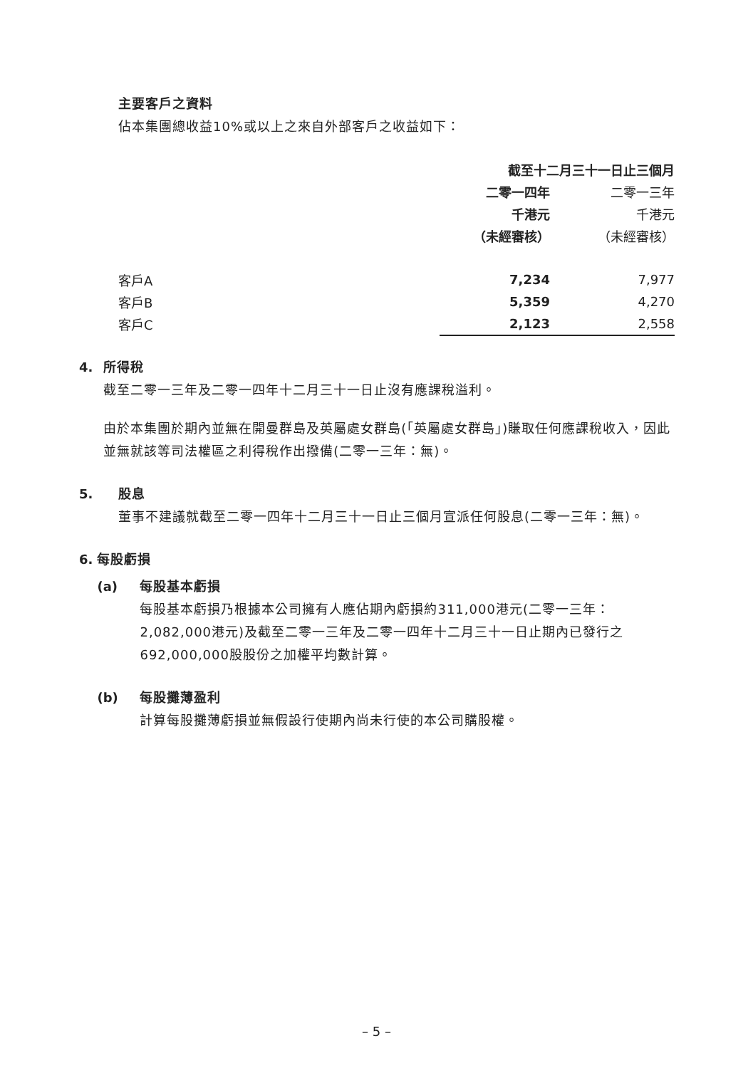主要客戶之資料
佔本集團總收益10%或以上之來自外部客戶之收益如下：
| | 截至十二月三十一日止三個月 | | |
| | 二零一四年 | | 二零一三年 |
| | 千港元 | | 千港元 |
| | （未經審核） | | （未經審核） |
| 客戶A | 7,234 | | 7,977 |
| 客戶B | 5,359 | | 4,270 |
| 客戶C | 2,123 | | 2,558 |
4. 所得稅
截至二零一三年及二零一四年十二月三十一日止沒有應課稅溢利。
由於本集團於期內並無在開曼群島及英屬處女群島(「英屬處女群島」)賺取任何應課稅收入，因此並無就該等司法權區之利得稅作出撥備(二零一三年：無)。
5. 股息
董事不建議就截至二零一四年十二月三十一日止三個月宣派任何股息(二零一三年：無)。
6. 每股虧損
(a) 每股基本虧損
每股基本虧損乃根據本公司擁有人應佔期內虧損約311,000港元(二零一三年：2,082,000港元)及截至二零一三年及二零一四年十二月三十一日止期內已發行之692,000,000股股份之加權平均數計算。
(b) 每股攤薄盈利
計算每股攤薄虧損並無假設行使期內尚未行使的本公司購股權。
– 5 –